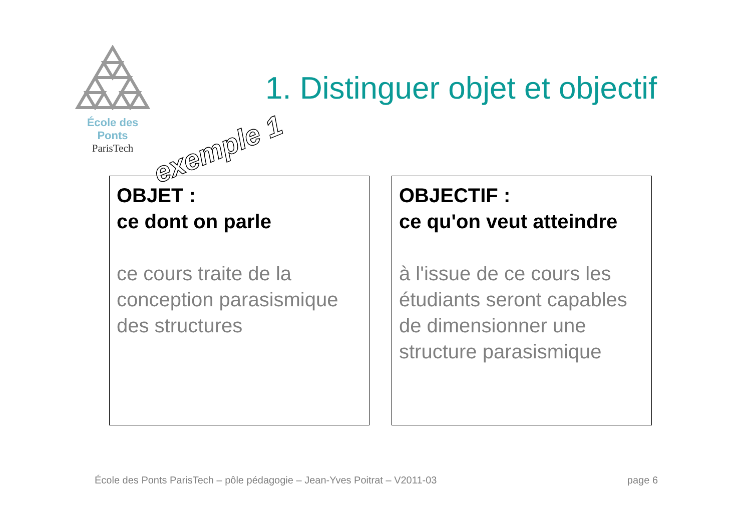École des Ponts
ParisTech
1. Distinguer objet et objectif
exemple 1
OBJET :
ce dont on parle
ce cours traite de la conception parasismique des structures
OBJECTIF :
ce qu'on veut atteindre
à l'issue de ce cours les étudiants seront capables de dimensionner une structure parasismique
École des Ponts ParisTech – pôle pédagogie – Jean-Yves Poitrat – V2011-03 page 6